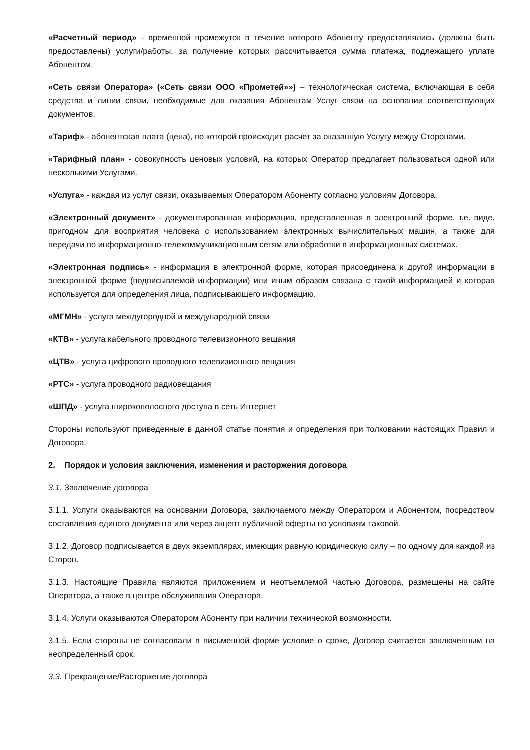«Расчетный период» - временной промежуток в течение которого Абоненту предоставлялись (должны быть предоставлены) услуги/работы, за получение которых рассчитывается сумма платежа, подлежащего уплате Абонентом.
«Сеть связи Оператора» («Сеть связи ООО «Прометей»») – технологическая система, включающая в себя средства и линии связи, необходимые для оказания Абонентам Услуг связи на основании соответствующих документов.
«Тариф» - абонентская плата (цена), по которой происходит расчет за оказанную Услугу между Сторонами.
«Тарифный план» - совокупность ценовых условий, на которых Оператор предлагает пользоваться одной или несколькими Услугами.
«Услуга» - каждая из услуг связи, оказываемых Оператором Абоненту согласно условиям Договора.
«Электронный документ» - документированная информация, представленная в электронной форме, т.е. виде, пригодном для восприятия человека с использованием электронных вычислительных машин, а также для передачи по информационно-телекоммуникационным сетям или обработки в информационных системах.
«Электронная подпись» - информация в электронной форме, которая присоединена к другой информации в электронной форме (подписываемой информации) или иным образом связана с такой информацией и которая используется для определения лица, подписывающего информацию.
«МГМН» - услуга междугородной и международной связи
«КТВ» - услуга кабельного проводного телевизионного вещания
«ЦТВ» - услуга цифрового проводного телевизионного вещания
«РТС» - услуга проводного радиовещания
«ШПД» - услуга широкополосного доступа в сеть Интернет
Стороны используют приведенные в данной статье понятия и определения при толковании настоящих Правил и Договора.
2. Порядок и условия заключения, изменения и расторжения договора
3.1. Заключение договора
3.1.1. Услуги оказываются на основании Договора, заключаемого между Оператором и Абонентом, посредством составления единого документа или через акцепт публичной оферты по условиям таковой.
3.1.2. Договор подписывается в двух экземплярах, имеющих равную юридическую силу – по одному для каждой из Сторон.
3.1.3. Настоящие Правила являются приложением и неотъемлемой частью Договора, размещены на сайте Оператора, а также в центре обслуживания Оператора.
3.1.4. Услуги оказываются Оператором Абоненту при наличии технической возможности.
3.1.5. Если стороны не согласовали в письменной форме условие о сроке, Договор считается заключенным на неопределенный срок.
3.3. Прекращение/Расторжение договора